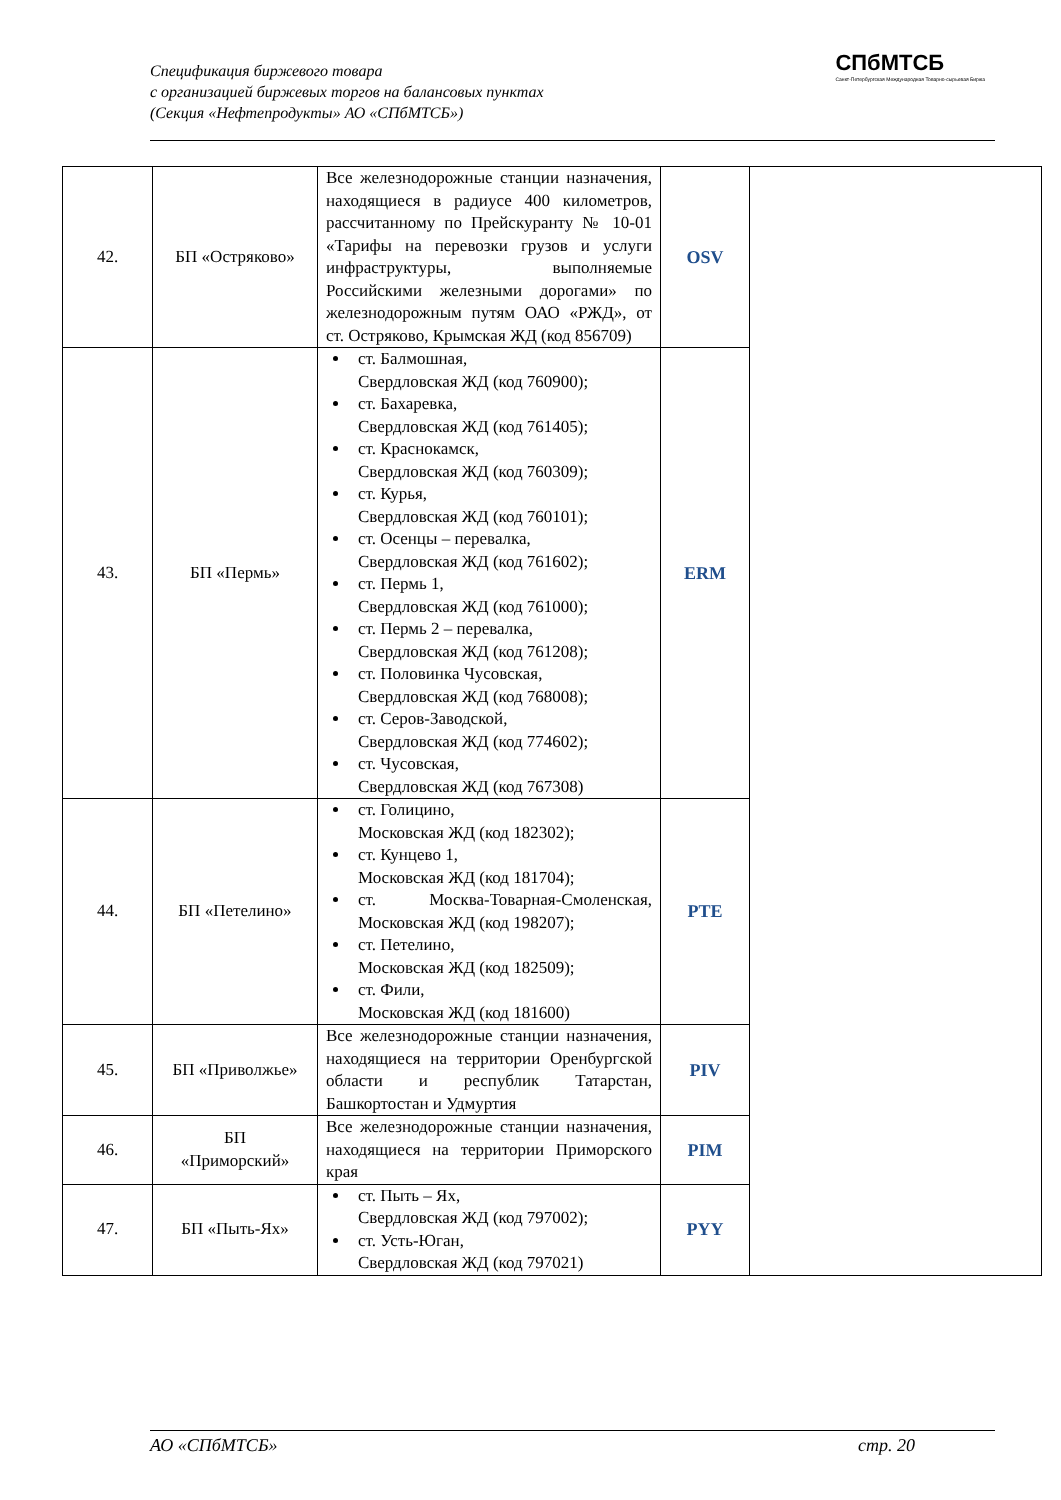Спецификация биржевого товара
с организацией биржевых торгов на балансовых пунктах
(Секция «Нефтепродукты» АО «СПбМТСБ»)
СПбМТСБ
Санкт-Петербургская Международная Товарно-сырьевая Биржа
| 42. | БП «Остряково» | Все железнодорожные станции назначения, находящиеся в радиусе 400 километров, рассчитанному по Прейскуранту № 10-01 «Тарифы на перевозки грузов и услуги инфраструктуры, выполняемые Российскими железными дорогами» по железнодорожным путям ОАО «РЖД», от ст. Остряково, Крымская ЖД (код 856709) | OSV | |
| 43. | БП «Пермь» | ст. Балмошная, Свердловская ЖД (код 760900); ст. Бахаревка, Свердловская ЖД (код 761405); ст. Краснокамск, Свердловская ЖД (код 760309); ст. Курья, Свердловская ЖД (код 760101); ст. Осенцы – перевалка, Свердловская ЖД (код 761602); ст. Пермь 1, Свердловская ЖД (код 761000); ст. Пермь 2 – перевалка, Свердловская ЖД (код 761208); ст. Половинка Чусовская, Свердловская ЖД (код 768008); ст. Серов-Заводской, Свердловская ЖД (код 774602); ст. Чусовская, Свердловская ЖД (код 767308) | ERM | |
| 44. | БП «Петелино» | ст. Голицино, Московская ЖД (код 182302); ст. Кунцево 1, Московская ЖД (код 181704); ст. Москва-Товарная-Смоленская, Московская ЖД (код 198207); ст. Петелино, Московская ЖД (код 182509); ст. Фили, Московская ЖД (код 181600) | PTE | |
| 45. | БП «Приволжье» | Все железнодорожные станции назначения, находящиеся на территории Оренбургской области и республик Татарстан, Башкортостан и Удмуртия | PIV | |
| 46. | БП «Приморский» | Все железнодорожные станции назначения, находящиеся на территории Приморского края | PIM | |
| 47. | БП «Пыть-Ях» | ст. Пыть – Ях, Свердловская ЖД (код 797002); ст. Усть-Юган, Свердловская ЖД (код 797021) | PYY | |
АО «СПбМТСБ» стр. 20